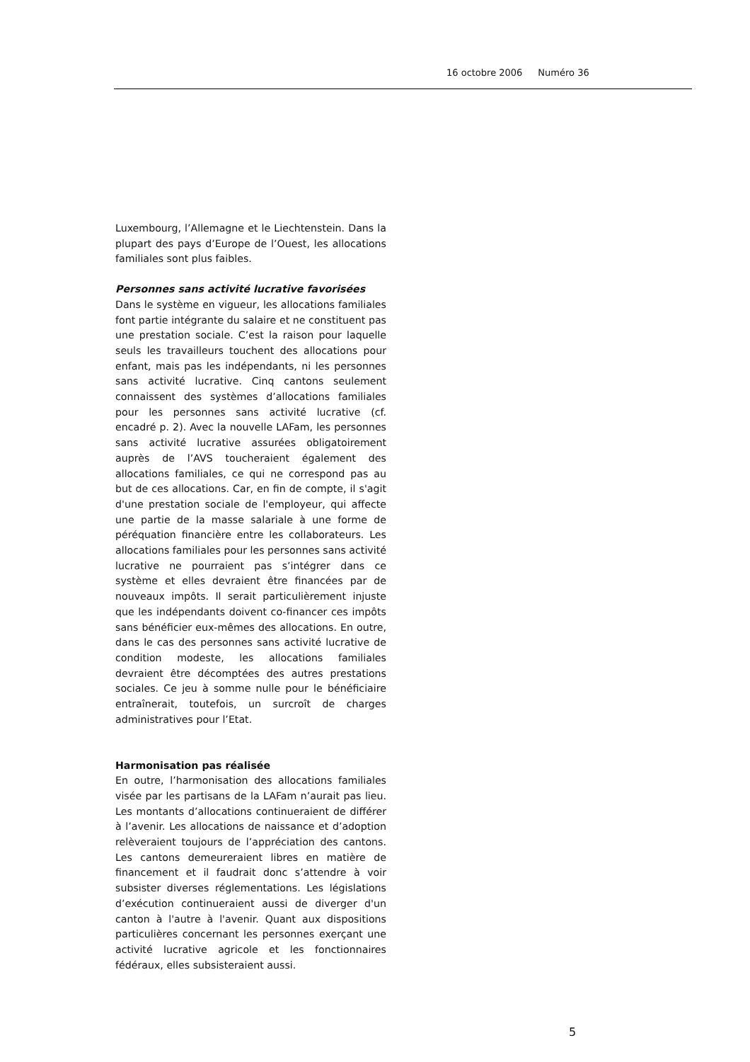16 octobre 2006 Numéro 36
Luxembourg, l’Allemagne et le Liechtenstein. Dans la plupart des pays d’Europe de l’Ouest, les allocations familiales sont plus faibles.
Personnes sans activité lucrative favorisées
Dans le système en vigueur, les allocations familiales font partie intégrante du salaire et ne constituent pas une prestation sociale. C’est la raison pour laquelle seuls les travailleurs touchent des allocations pour enfant, mais pas les indépendants, ni les personnes sans activité lucrative. Cinq cantons seulement connaissent des systèmes d’allocations familiales pour les personnes sans activité lucrative (cf. encadré p. 2). Avec la nouvelle LAFam, les personnes sans activité lucrative assurées obligatoirement auprès de l’AVS toucheraient également des allocations familiales, ce qui ne correspond pas au but de ces allocations. Car, en fin de compte, il s'agit d'une prestation sociale de l'employeur, qui affecte une partie de la masse salariale à une forme de péréquation financière entre les collaborateurs. Les allocations familiales pour les personnes sans activité lucrative ne pourraient pas s’intégrer dans ce système et elles devraient être financées par de nouveaux impôts. Il serait particulièrement injuste que les indépendants doivent co-financer ces impôts sans bénéficier eux-mêmes des allocations. En outre, dans le cas des personnes sans activité lucrative de condition modeste, les allocations familiales devraient être décomptées des autres prestations sociales. Ce jeu à somme nulle pour le bénéficiaire entraînerait, toutefois, un surcroît de charges administratives pour l’Etat.
Harmonisation pas réalisée
En outre, l’harmonisation des allocations familiales visée par les partisans de la LAFam n’aurait pas lieu. Les montants d’allocations continueraient de différer à l’avenir. Les allocations de naissance et d’adoption relèveraient toujours de l’appréciation des cantons. Les cantons demeureraient libres en matière de financement et il faudrait donc s’attendre à voir subsister diverses réglementations. Les législations d’exécution continueraient aussi de diverger d'un canton à l'autre à l'avenir. Quant aux dispositions particulières concernant les personnes exerçant une activité lucrative agricole et les fonctionnaires fédéraux, elles subsisteraient aussi.
5